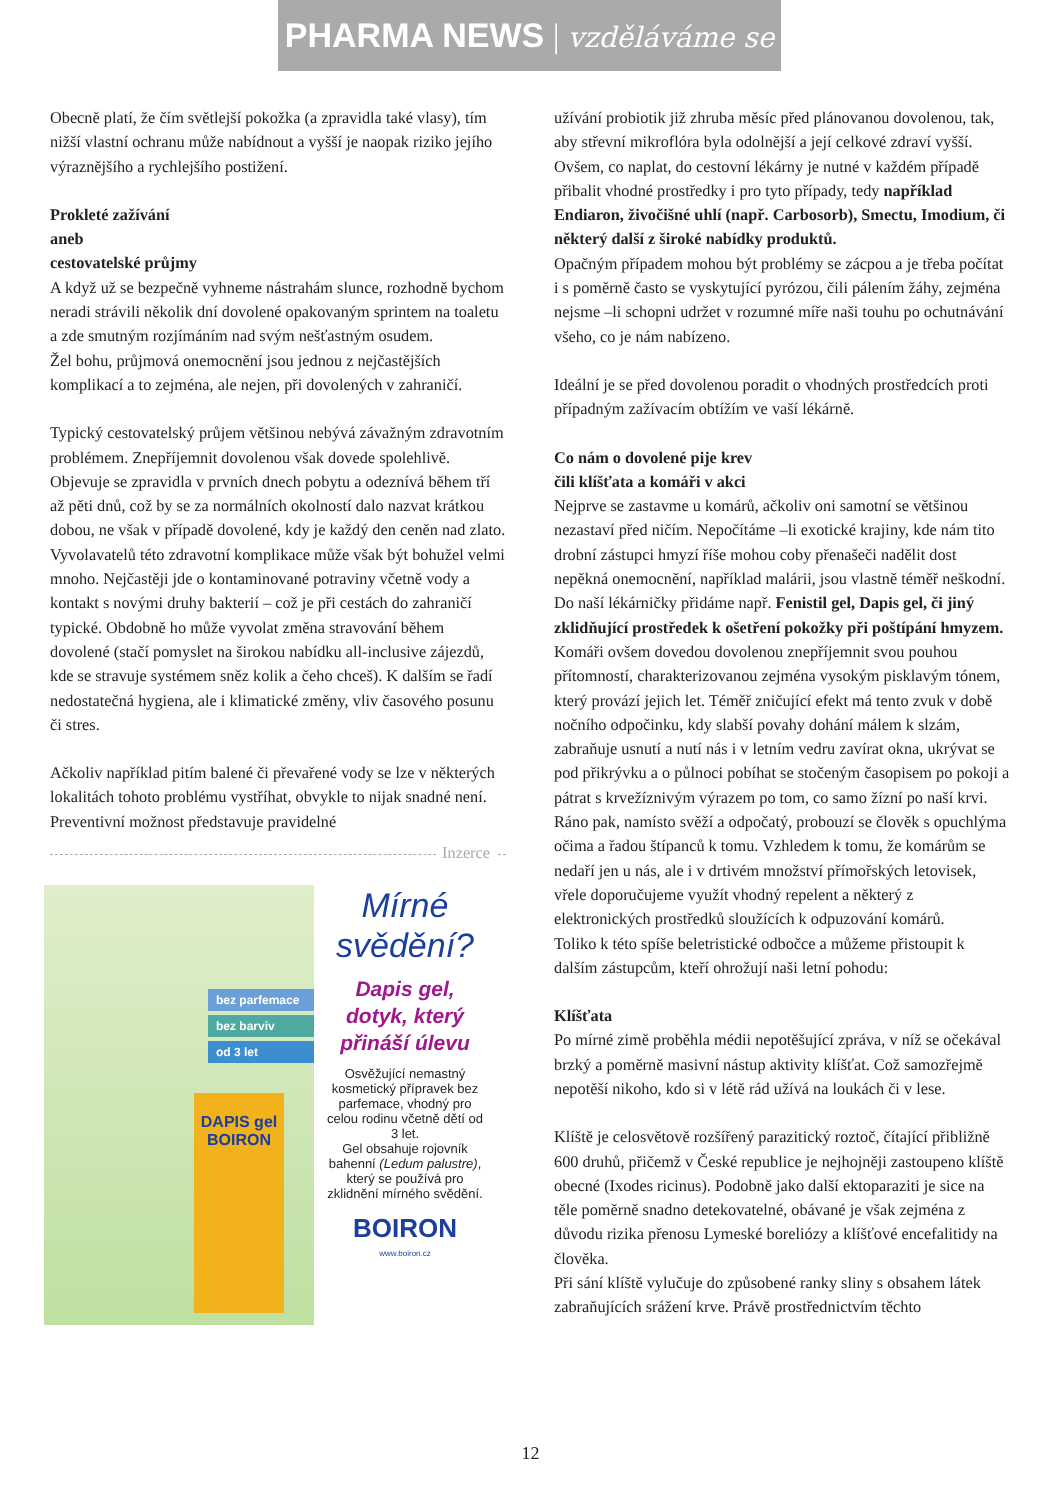PHARMA NEWS | vzděláváme se
Obecně platí, že čím světlejší pokožka (a zpravidla také vlasy), tím nižší vlastní ochranu může nabídnout a vyšší je naopak riziko jejího výraznějšího a rychlejšího postižení.
Prokleté zažívání
aneb
cestovatelské průjmy
A když už se bezpečně vyhneme nástrahám slunce, rozhodně bychom neradi strávili několik dní dovolené opakovaným sprintem na toaletu a zde smutným rozjímáním nad svým nešťastným osudem.
Žel bohu, průjmová onemocnění jsou jednou z nejčastějších komplikací a to zejména, ale nejen, při dovolených v zahraničí.
Typický cestovatelský průjem většinou nebývá závažným zdravotním problémem. Znepříjemnit dovolenou však dovede spolehlivě.
Objevuje se zpravidla v prvních dnech pobytu a odeznívá během tří až pěti dnů, což by se za normálních okolností dalo nazvat krátkou dobou, ne však v případě dovolené, kdy je každý den ceněn nad zlato.
Vyvolavatelů této zdravotní komplikace může však být bohužel velmi mnoho. Nejčastěji jde o kontaminované potraviny včetně vody a kontakt s novými druhy bakterií – což je při cestách do zahraničí typické. Obdobně ho může vyvolat změna stravování během dovolené (stačí pomyslet na širokou nabídku all-inclusive zájezdů, kde se stravuje systémem sněz kolik a čeho chceš). K dalším se řadí nedostatečná hygiena, ale i klimatické změny, vliv časového posunu či stres.
Ačkoliv například pitím balené či převařené vody se lze v některých lokalitách tohoto problému vystříhat, obvykle to nijak snadné není. Preventivní možnost představuje pravidelné
Inzerce
bez parfemace
bez barviv
od 3 let
DAPIS gel BOIRON
Mírné svědění?
Dapis gel, dotyk, který přináší úlevu
Osvěžující nemastný kosmetický přípravek bez parfemace, vhodný pro celou rodinu včetně dětí od 3 let.
Gel obsahuje rojovník bahenní (Ledum palustre), který se používá pro zklidnění mírného svědění.
BOIRON
www.boiron.cz
užívání probiotik již zhruba měsíc před plánovanou dovolenou, tak, aby střevní mikroflóra byla odolnější a její celkové zdraví vyšší.
Ovšem, co naplat, do cestovní lékárny je nutné v každém případě přibalit vhodné prostředky i pro tyto případy, tedy například Endiaron, živočišné uhlí (např. Carbosorb), Smectu, Imodium, či některý další z široké nabídky produktů.
Opačným případem mohou být problémy se zácpou a je třeba počítat i s poměrně často se vyskytující pyrózou, čili pálením žáhy, zejména nejsme –li schopni udržet v rozumné míře naši touhu po ochutnávání všeho, co je nám nabízeno.
Ideální je se před dovolenou poradit o vhodných prostředcích proti případným zažívacím obtížím ve vaší lékárně.
Co nám o dovolené pije krev
čili klíšťata a komáři v akci
Nejprve se zastavme u komárů, ačkoliv oni samotní se většinou nezastaví před ničím. Nepočítáme –li exotické krajiny, kde nám tito drobní zástupci hmyzí říše mohou coby přenašeči nadělit dost nepěkná onemocnění, například malárii, jsou vlastně téměř neškodní. Do naší lékárničky přidáme např. Fenistil gel, Dapis gel, či jiný zklidňující prostředek k ošetření pokožky při poštípání hmyzem.
Komáři ovšem dovedou dovolenou znepříjemnit svou pouhou přítomností, charakterizovanou zejména vysokým pisklavým tónem, který provází jejich let. Téměř zničující efekt má tento zvuk v době nočního odpočinku, kdy slabší povahy dohání málem k slzám, zabraňuje usnutí a nutí nás i v letním vedru zavírat okna, ukrývat se pod přikrývku a o půlnoci pobíhat se stočeným časopisem po pokoji a pátrat s krvežíznivým výrazem po tom, co samo žízní po naší krvi.
Ráno pak, namísto svěží a odpočatý, probouzí se člověk s opuchlýma očima a řadou štípanců k tomu. Vzhledem k tomu, že komárům se nedaří jen u nás, ale i v drtivém množství přímořských letovisek, vřele doporučujeme využít vhodný repelent a některý z elektronických prostředků sloužících k odpuzování komárů.
Toliko k této spíše beletristické odbočce a můžeme přistoupit k dalším zástupcům, kteří ohrožují naši letní pohodu:
Klíšťata
Po mírné zimě proběhla médii nepotěšující zpráva, v níž se očekával brzký a poměrně masivní nástup aktivity klíšťat. Což samozřejmě nepotěší nikoho, kdo si v létě rád užívá na loukách či v lese.
Klíště je celosvětově rozšířený parazitický roztoč, čítající přibližně 600 druhů, přičemž v České republice je nejhojněji zastoupeno klíště obecné (Ixodes ricinus). Podobně jako další ektoparaziti je sice na těle poměrně snadno detekovatelné, obávané je však zejména z důvodu rizika přenosu Lymeské boreliózy a klíšťové encefalitidy na člověka.
Při sání klíště vylučuje do způsobené ranky sliny s obsahem látek zabraňujících srážení krve. Právě prostřednictvím těchto
12